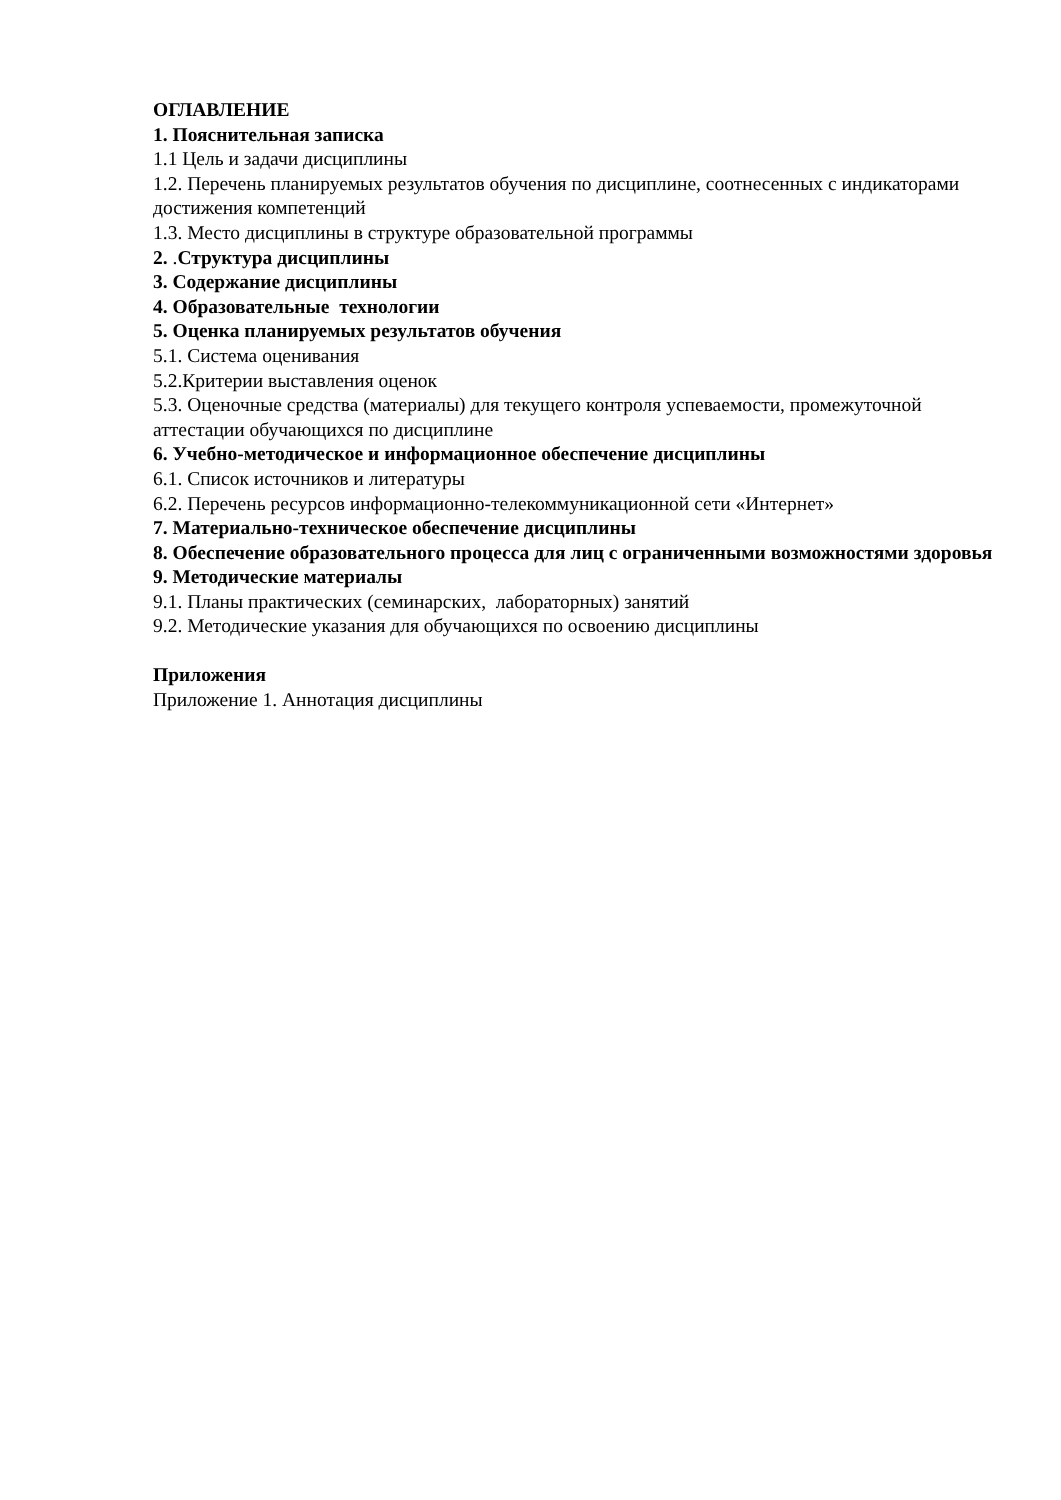ОГЛАВЛЕНИЕ
1. Пояснительная записка
1.1 Цель и задачи дисциплины
1.2. Перечень планируемых результатов обучения по дисциплине, соотнесенных с индикаторами достижения компетенций
1.3. Место дисциплины в структуре образовательной программы
2. .Структура дисциплины
3. Содержание дисциплины
4. Образовательные технологии
5. Оценка планируемых результатов обучения
5.1. Система оценивания
5.2.Критерии выставления оценок
5.3. Оценочные средства (материалы) для текущего контроля успеваемости, промежуточной аттестации обучающихся по дисциплине
6. Учебно-методическое и информационное обеспечение дисциплины
6.1. Список источников и литературы
6.2. Перечень ресурсов информационно-телекоммуникационной сети «Интернет»
7. Материально-техническое обеспечение дисциплины
8. Обеспечение образовательного процесса для лиц с ограниченными возможностями здоровья
9. Методические материалы
9.1. Планы практических (семинарских, лабораторных) занятий
9.2. Методические указания для обучающихся по освоению дисциплины
Приложения
Приложение 1. Аннотация дисциплины